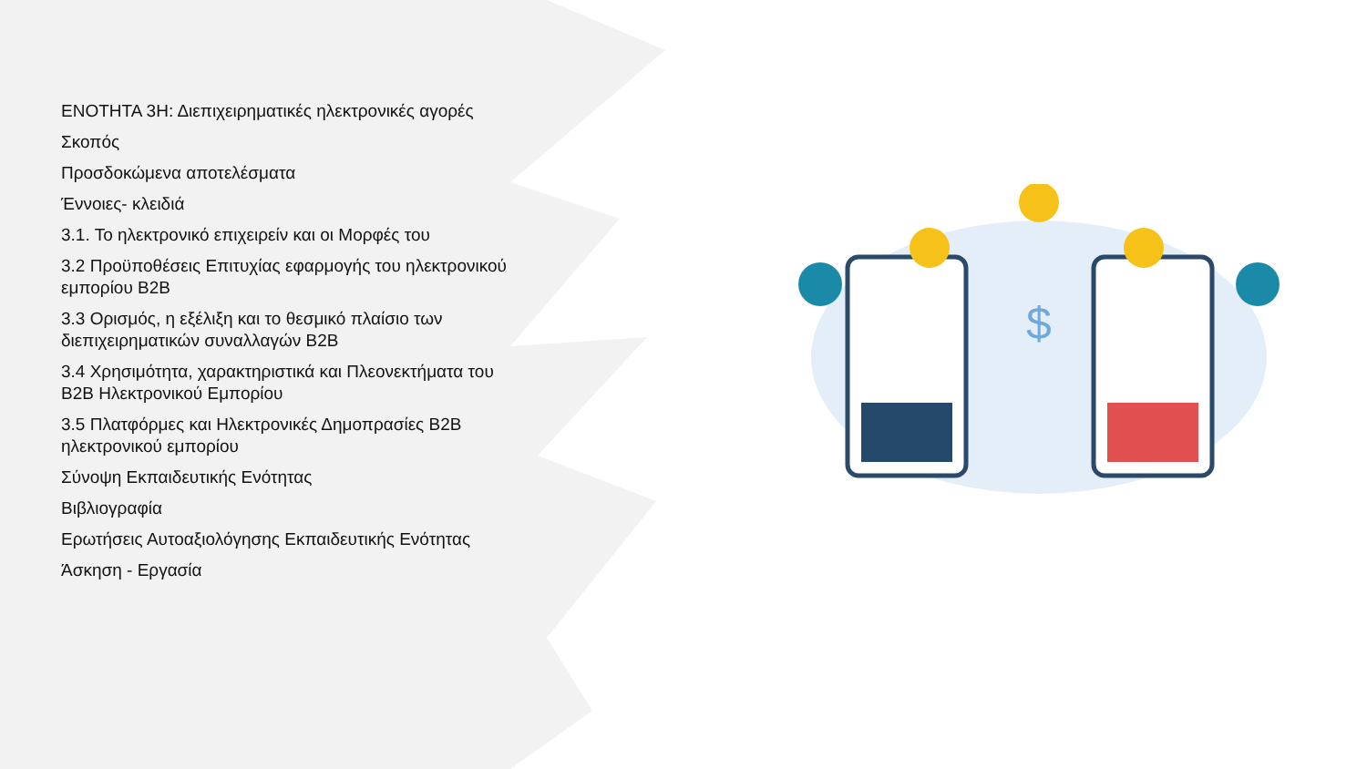ΕΝΟΤΗΤΑ 3Η: Διεπιχειρηματικές ηλεκτρονικές αγορές
Σκοπός
Προσδοκώμενα αποτελέσματα
Έννοιες- κλειδιά
3.1. Το ηλεκτρονικό επιχειρείν και οι Μορφές του
3.2 Προϋποθέσεις Επιτυχίας εφαρμογής του ηλεκτρονικού εμπορίου B2B
3.3 Ορισμός, η εξέλιξη και το θεσμικό πλαίσιο των διεπιχειρηματικών συναλλαγών B2B
3.4 Χρησιμότητα, χαρακτηριστικά και Πλεονεκτήματα του B2B Ηλεκτρονικού Εμπορίου
3.5 Πλατφόρμες και Ηλεκτρονικές Δημοπρασίες B2B ηλεκτρονικού εμπορίου
Σύνοψη Εκπαιδευτικής Ενότητας
Βιβλιογραφία
Ερωτήσεις Αυτοαξιολόγησης Εκπαιδευτικής Ενότητας
Άσκηση - Εργασία
$